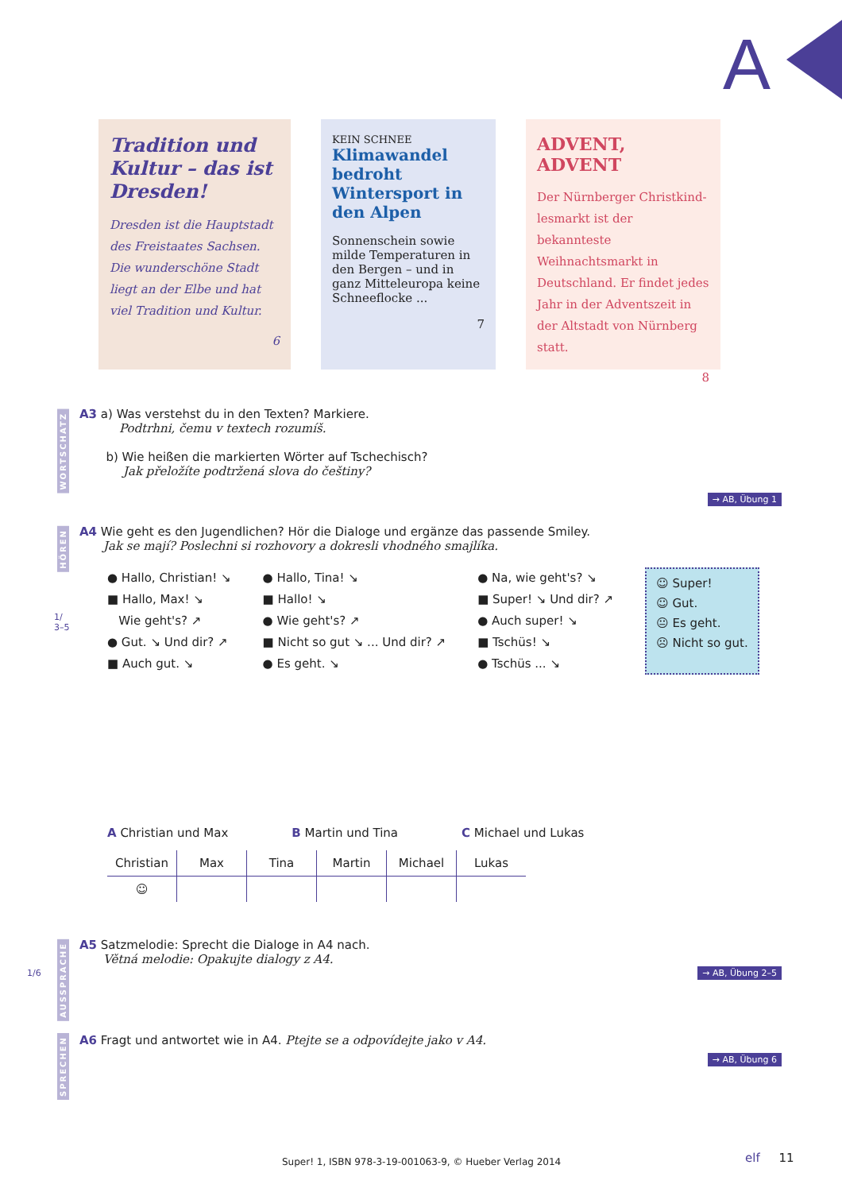A
Tradition und Kultur – das ist Dresden!
Dresden ist die Hauptstadt des Freistaates Sachsen. Die wunderschöne Stadt liegt an der Elbe und hat viel Tradition und Kultur.
6
KEIN SCHNEE
Klimawandel bedroht Wintersport in den Alpen
Sonnenschein sowie milde Temperaturen in den Bergen – und in ganz Mitteleuropa keine Schneeflocke ...
7
ADVENT, ADVENT
Der Nürnberger Christkind­lesmarkt ist der bekannteste Weihnachtsmarkt in Deutsch­land. Er findet jedes Jahr in der Adventszeit in der Altstadt von Nürnberg statt.
8
WORTSCHATZ
A3 a) Was verstehst du in den Texten? Markiere.
Podtrhni, čemu v textech rozumíš.
b) Wie heißen die markierten Wörter auf Tschechisch?
Jak přeložíte podtržená slova do češtiny?
→ AB, Übung 1
HÖREN
1/
3–5
A4 Wie geht es den Jugendlichen? Hör die Dialoge und ergänze das passende Smiley.
Jak se mají? Poslechni si rozhovory a dokresli vhodného smajlíka.
● Hallo, Christian! ↘
■ Hallo, Max! ↘
Wie geht's? ↗
● Gut. ↘ Und dir? ↗
■ Auch gut. ↘
● Hallo, Tina! ↘
■ Hallo! ↘
● Wie geht's? ↗
■ Nicht so gut ↘ ... Und dir? ↗
● Es geht. ↘
● Na, wie geht's? ↘
■ Super! ↘ Und dir? ↗
● Auch super! ↘
■ Tschüs! ↘
● Tschüs ... ↘
☺ Super!
☺ Gut.
😐 Es geht.
☹ Nicht so gut.
A Christian und Max B Martin und Tina C Michael und Lukas
| Christian | Max | Tina | Martin | Michael | Lukas |
| --- | --- | --- | --- | --- | --- |
| ☺ | | | | | |
1/6
AUSSPRACHE
A5 Satzmelodie: Sprecht die Dialoge in A4 nach.
Větná melodie: Opakujte dialogy z A4.
→ AB, Übung 2–5
SPRECHEN
A6 Fragt und antwortet wie in A4. Ptejte se a odpovídejte jako v A4.
→ AB, Übung 6
Super! 1, ISBN 978-3-19-001063-9, © Hueber Verlag 2014
elf 11